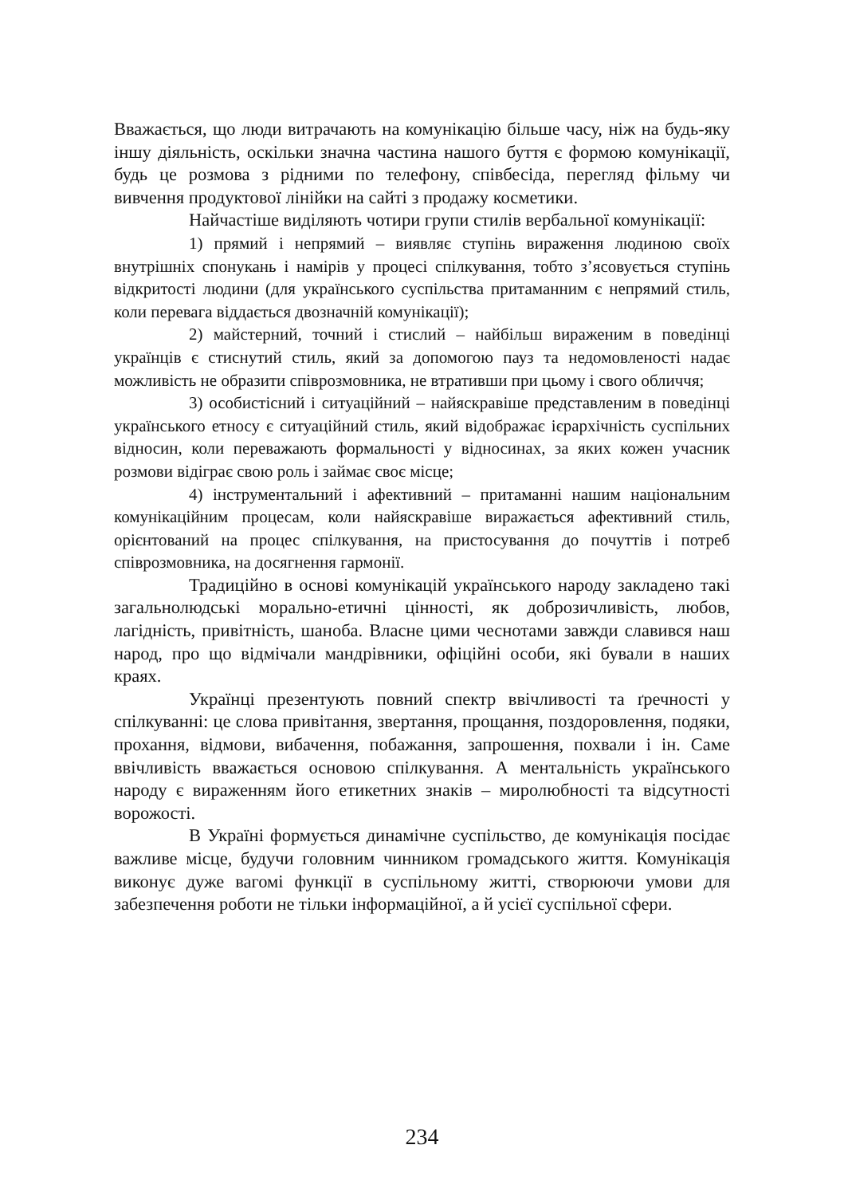Вважається, що люди витрачають на комунікацію більше часу, ніж на будь-яку іншу діяльність, оскільки значна частина нашого буття є формою комунікації, будь це розмова з рідними по телефону, співбесіда, перегляд фільму чи вивчення продуктової лінійки на сайті з продажу косметики.
Найчастіше виділяють чотири групи стилів вербальної комунікації:
1) прямий і непрямий – виявляє ступінь вираження людиною своїх внутрішніх спонукань і намірів у процесі спілкування, тобто з’ясовується ступінь відкритості людини (для українського суспільства притаманним є непрямий стиль, коли перевага віддається двозначній комунікації);
2) майстерний, точний і стислий – найбільш вираженим в поведінці українців є стиснутий стиль, який за допомогою пауз та недомовленості надає можливість не образити співрозмовника, не втративши при цьому і свого обличчя;
3) особистісний і ситуаційний – найяскравіше представленим в поведінці українського етносу є ситуаційний стиль, який відображає ієрархічність суспільних відносин, коли переважають формальності у відносинах, за яких кожен учасник розмови відіграє свою роль і займає своє місце;
4) інструментальний і афективний – притаманні нашим національним комунікаційним процесам, коли найяскравіше виражається афективний стиль, орієнтований на процес спілкування, на пристосування до почуттів і потреб співрозмовника, на досягнення гармонії.
Традиційно в основі комунікацій українського народу закладено такі загальнолюдські морально-етичні цінності, як доброзичливість, любов, лагідність, привітність, шаноба. Власне цими чеснотами завжди славився наш народ, про що відмічали мандрівники, офіційні особи, які бували в наших краях.
Українці презентують повний спектр ввічливості та ґречності у спілкуванні: це слова привітання, звертання, прощання, поздоровлення, подяки, прохання, відмови, вибачення, побажання, запрошення, похвали і ін. Саме ввічливість вважається основою спілкування. А ментальність українського народу є вираженням його етикетних знаків – миролюбності та відсутності ворожості.
В Україні формується динамічне суспільство, де комунікація посідає важливе місце, будучи головним чинником громадського життя. Комунікація виконує дуже вагомі функції в суспільному житті, створюючи умови для забезпечення роботи не тільки інформаційної, а й усієї суспільної сфери.
234